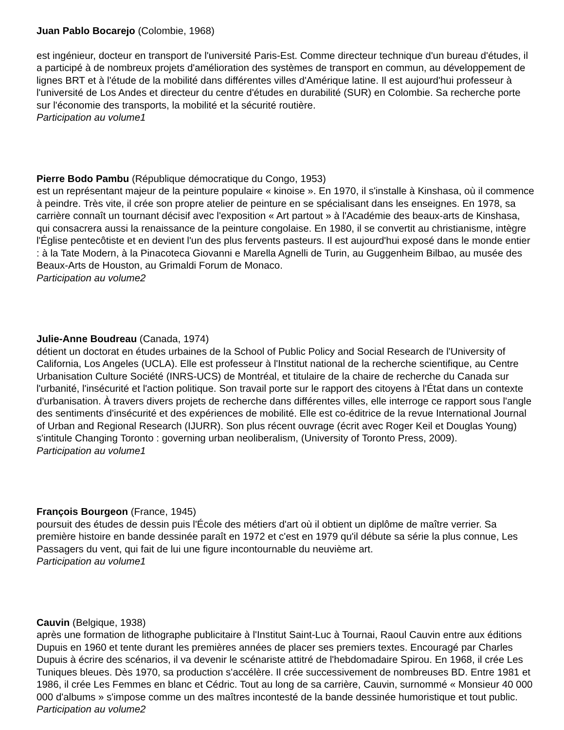Juan Pablo Bocarejo (Colombie, 1968)
est ingénieur, docteur en transport de l'université Paris-Est. Comme directeur technique d'un bureau d'études, il a participé à de nombreux projets d'amélioration des systèmes de transport en commun, au développement de lignes BRT et à l'étude de la mobilité dans différentes villes d'Amérique latine. Il est aujourd'hui professeur à l'université de Los Andes et directeur du centre d'études en durabilité (SUR) en Colombie. Sa recherche porte sur l'économie des transports, la mobilité et la sécurité routière.
Participation au volume1
Pierre Bodo Pambu (République démocratique du Congo, 1953)
est un représentant majeur de la peinture populaire « kinoise ». En 1970, il s'installe à Kinshasa, où il commence à peindre. Très vite, il crée son propre atelier de peinture en se spécialisant dans les enseignes. En 1978, sa carrière connaît un tournant décisif avec l'exposition « Art partout » à l'Académie des beaux-arts de Kinshasa, qui consacrera aussi la renaissance de la peinture congolaise. En 1980, il se convertit au christianisme, intègre l'Église pentecôtiste et en devient l'un des plus fervents pasteurs. Il est aujourd'hui exposé dans le monde entier : à la Tate Modern, à la Pinacoteca Giovanni e Marella Agnelli de Turin, au Guggenheim Bilbao, au musée des Beaux-Arts de Houston, au Grimaldi Forum de Monaco.
Participation au volume2
Julie-Anne Boudreau (Canada, 1974)
détient un doctorat en études urbaines de la School of Public Policy and Social Research de l'University of California, Los Angeles (UCLA). Elle est professeur à l'Institut national de la recherche scientifique, au Centre Urbanisation Culture Société (INRS-UCS) de Montréal, et titulaire de la chaire de recherche du Canada sur l'urbanité, l'insécurité et l'action politique. Son travail porte sur le rapport des citoyens à l'État dans un contexte d'urbanisation. À travers divers projets de recherche dans différentes villes, elle interroge ce rapport sous l'angle des sentiments d'insécurité et des expériences de mobilité. Elle est co-éditrice de la revue International Journal of Urban and Regional Research (IJURR). Son plus récent ouvrage (écrit avec Roger Keil et Douglas Young) s'intitule Changing Toronto : governing urban neoliberalism, (University of Toronto Press, 2009).
Participation au volume1
François Bourgeon (France, 1945)
poursuit des études de dessin puis l'École des métiers d'art où il obtient un diplôme de maître verrier. Sa première histoire en bande dessinée paraît en 1972 et c'est en 1979 qu'il débute sa série la plus connue, Les Passagers du vent, qui fait de lui une figure incontournable du neuvième art.
Participation au volume1
Cauvin (Belgique, 1938)
après une formation de lithographe publicitaire à l'Institut Saint-Luc à Tournai, Raoul Cauvin entre aux éditions Dupuis en 1960 et tente durant les premières années de placer ses premiers textes. Encouragé par Charles Dupuis à écrire des scénarios, il va devenir le scénariste attitré de l'hebdomadaire Spirou. En 1968, il crée Les Tuniques bleues. Dès 1970, sa production s'accélère. Il crée successivement de nombreuses BD. Entre 1981 et 1986, il crée Les Femmes en blanc et Cédric. Tout au long de sa carrière, Cauvin, surnommé « Monsieur 40 000 000 d'albums » s'impose comme un des maîtres incontesté de la bande dessinée humoristique et tout public.
Participation au volume2